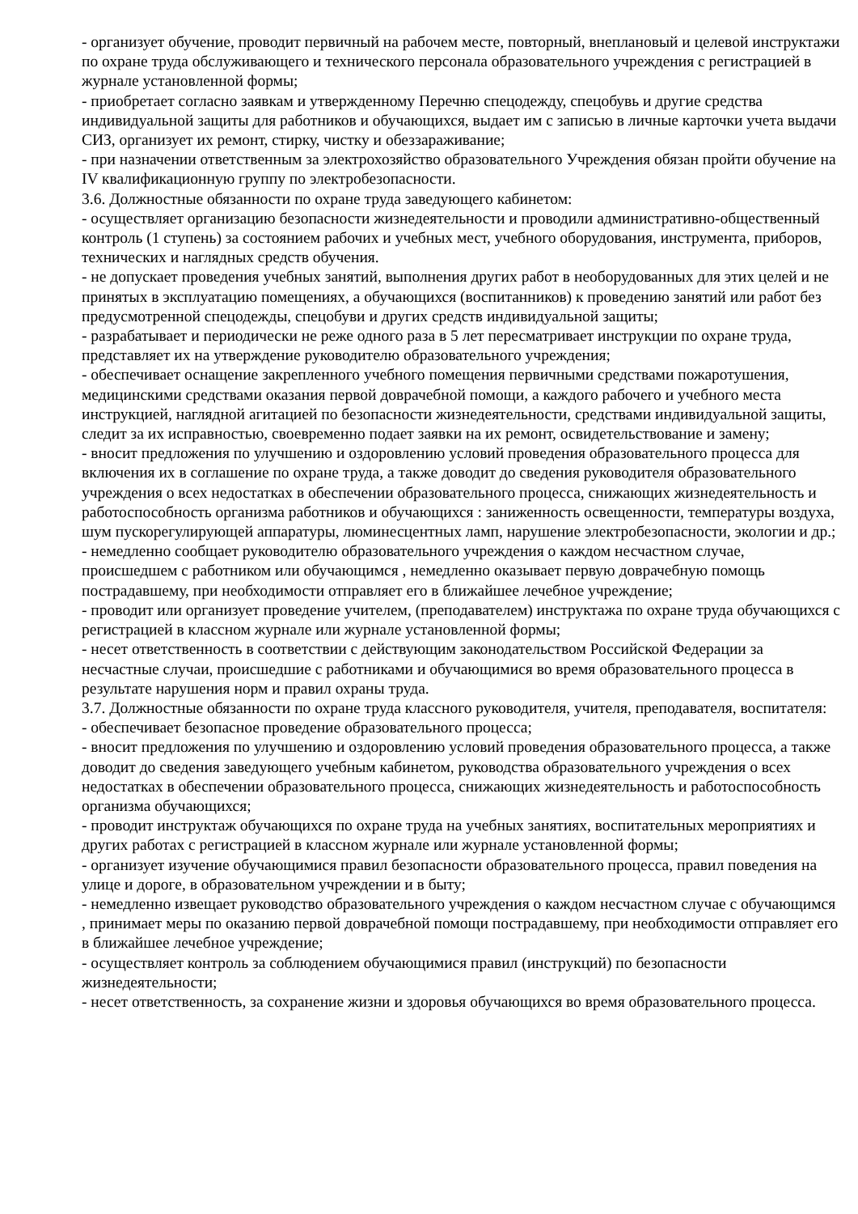- организует обучение, проводит первичный на рабочем месте, повторный, внеплановый и целевой инструктажи по охране труда обслуживающего и технического персонала образовательного учреждения с регистрацией в журнале установленной формы;
- приобретает согласно заявкам и утвержденному Перечню спецодежду, спецобувь и другие средства индивидуальной защиты для работников и обучающихся, выдает им с записью в личные карточки учета выдачи СИЗ, организует их ремонт, стирку, чистку и обеззараживание;
- при назначении ответственным за электрохозяйство образовательного Учреждения обязан пройти обучение на IV квалификационную группу по электробезопасности.
3.6. Должностные обязанности по охране труда заведующего кабинетом:
- осуществляет организацию безопасности жизнедеятельности и проводили административно-общественный контроль (1 ступень) за состоянием рабочих и учебных мест, учебного оборудования, инструмента, приборов, технических и наглядных средств обучения.
- не допускает проведения учебных занятий, выполнения других работ в необорудованных для этих целей и не принятых в эксплуатацию помещениях, а обучающихся (воспитанников) к проведению занятий или работ без предусмотренной спецодежды, спецобуви и других средств индивидуальной защиты;
- разрабатывает и периодически не реже одного раза в 5 лет пересматривает инструкции по охране труда, представляет их на утверждение руководителю образовательного учреждения;
- обеспечивает оснащение закрепленного учебного помещения первичными средствами пожаротушения, медицинскими средствами оказания первой доврачебной помощи, а каждого рабочего и учебного места инструкцией, наглядной агитацией по безопасности жизнедеятельности, средствами индивидуальной защиты, следит за их исправностью, своевременно подает заявки на их ремонт, освидетельствование и замену;
- вносит предложения по улучшению и оздоровлению условий проведения образовательного процесса для включения их в соглашение по охране труда, а также доводит до сведения руководителя образовательного учреждения о всех недостатках в обеспечении образовательного процесса, снижающих жизнедеятельность и работоспособность организма работников и обучающихся : заниженность освещенности, температуры воздуха, шум пускорегулирующей аппаратуры, люминесцентных ламп, нарушение электробезопасности, экологии и др.;
- немедленно сообщает руководителю образовательного учреждения о каждом несчастном случае, происшедшем с работником или обучающимся , немедленно оказывает первую доврачебную помощь пострадавшему, при необходимости отправляет его в ближайшее лечебное учреждение;
- проводит или организует проведение учителем, (преподавателем) инструктажа по охране труда обучающихся с регистрацией в классном журнале или журнале установленной формы;
- несет ответственность в соответствии с действующим законодательством Российской Федерации за несчастные случаи, происшедшие с работниками и обучающимися во время образовательного процесса в результате нарушения норм и правил охраны труда.
3.7. Должностные обязанности по охране труда классного руководителя, учителя, преподавателя, воспитателя:
- обеспечивает безопасное проведение образовательного процесса;
- вносит предложения по улучшению и оздоровлению условий проведения образовательного процесса, а также доводит до сведения заведующего учебным кабинетом, руководства образовательного учреждения о всех недостатках в обеспечении образовательного процесса, снижающих жизнедеятельность и работоспособность организма обучающихся;
- проводит инструктаж обучающихся по охране труда на учебных занятиях, воспитательных мероприятиях и других работах с регистрацией в классном журнале или журнале установленной формы;
- организует изучение обучающимися правил безопасности образовательного процесса, правил поведения на улице и дороге, в образовательном учреждении и в быту;
- немедленно извещает руководство образовательного учреждения о каждом несчастном случае с обучающимся , принимает меры по оказанию первой доврачебной помощи пострадавшему, при необходимости отправляет его в ближайшее лечебное учреждение;
- осуществляет контроль за соблюдением обучающимися правил (инструкций) по безопасности жизнедеятельности;
- несет ответственность, за сохранение жизни и здоровья обучающихся во время образовательного процесса.